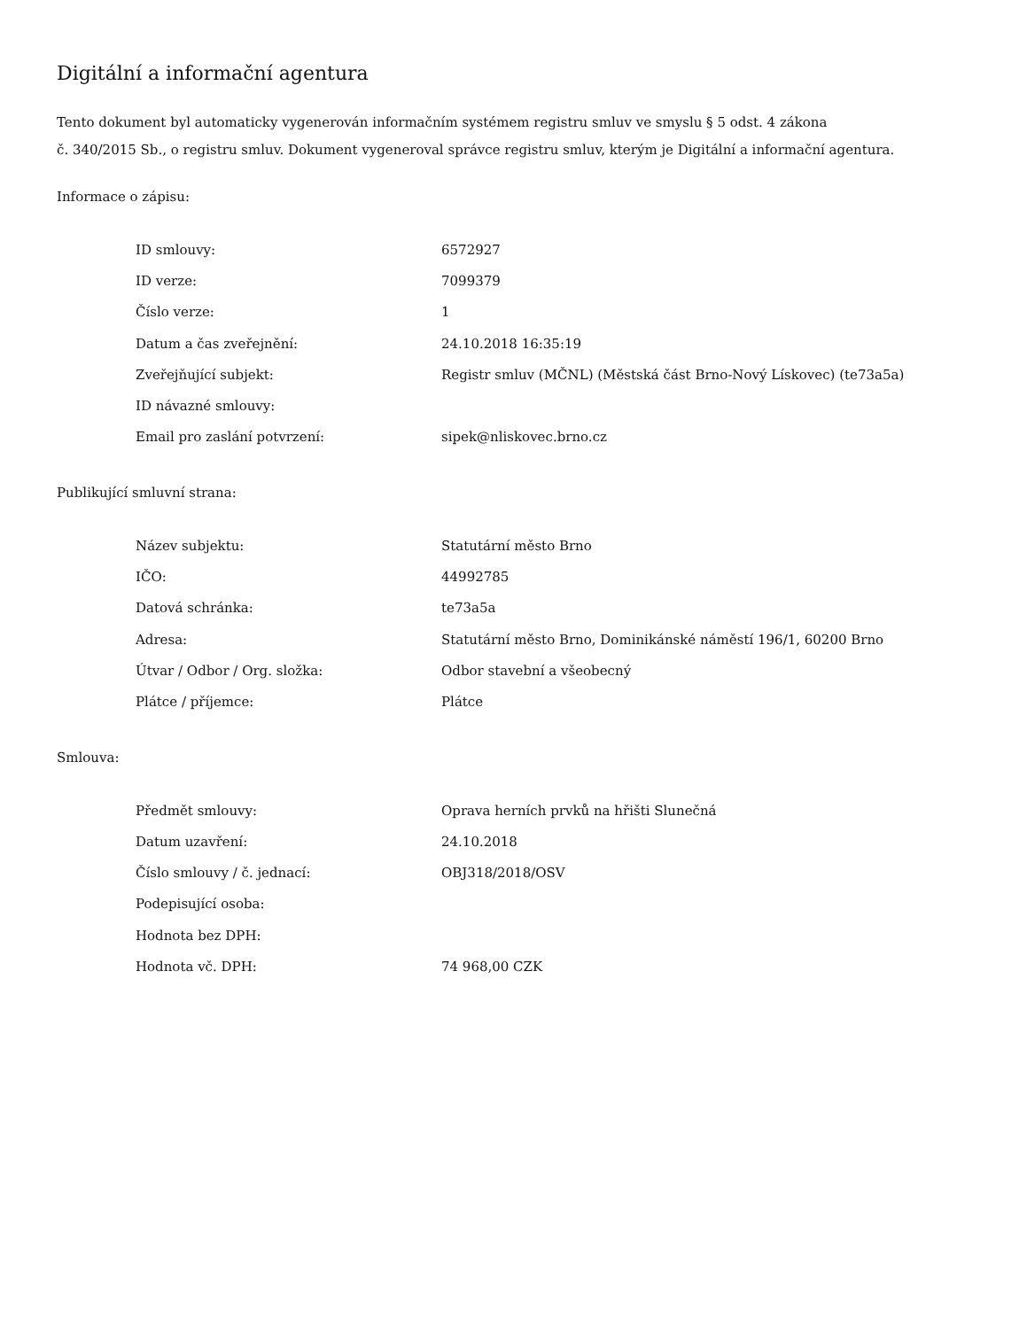Digitální a informační agentura
Tento dokument byl automaticky vygenerován informačním systémem registru smluv ve smyslu § 5 odst. 4 zákona
č. 340/2015 Sb., o registru smluv. Dokument vygeneroval správce registru smluv, kterým je Digitální a informační agentura.
Informace o zápisu:
| ID smlouvy: | 6572927 |
| ID verze: | 7099379 |
| Číslo verze: | 1 |
| Datum a čas zveřejnění: | 24.10.2018 16:35:19 |
| Zveřejňující subjekt: | Registr smluv (MČNL) (Městská část Brno-Nový Lískovec) (te73a5a) |
| ID návazné smlouvy: | |
| Email pro zaslání potvrzení: | sipek@nliskovec.brno.cz |
Publikující smluvní strana:
| Název subjektu: | Statutární město Brno |
| IČO: | 44992785 |
| Datová schránka: | te73a5a |
| Adresa: | Statutární město Brno, Dominikánské náměstí 196/1, 60200 Brno |
| Útvar / Odbor / Org. složka: | Odbor stavební a všeobecný |
| Plátce / příjemce: | Plátce |
Smlouva:
| Předmět smlouvy: | Oprava herních prvků na hřišti Slunečná |
| Datum uzavření: | 24.10.2018 |
| Číslo smlouvy / č. jednací: | OBJ318/2018/OSV |
| Podepisující osoba: | |
| Hodnota bez DPH: | |
| Hodnota vč. DPH: | 74 968,00 CZK |